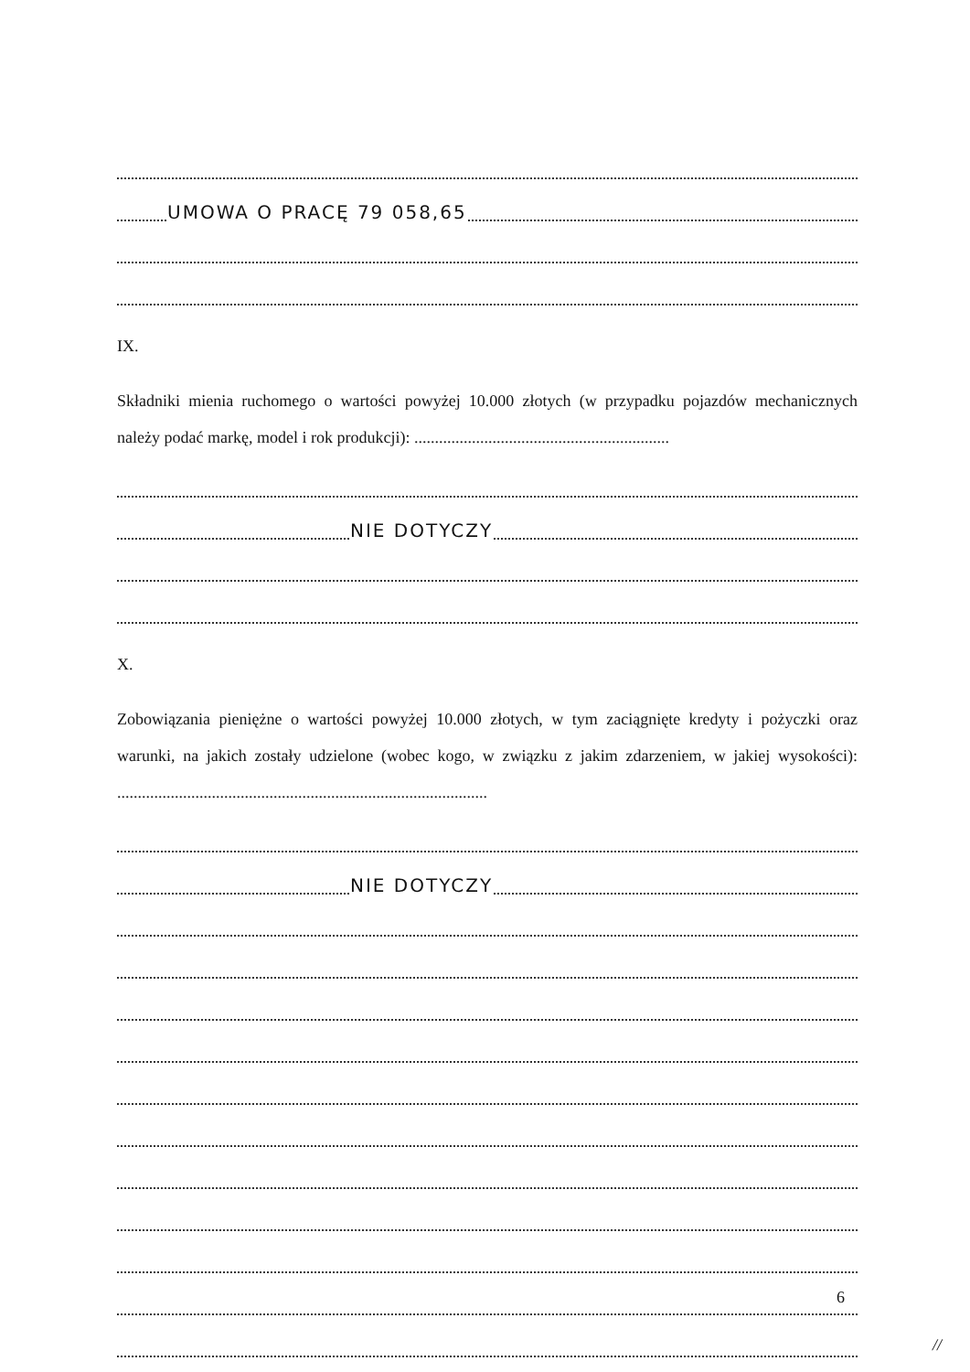UMOWA O PRACĘ 79 058,65
IX.
Składniki mienia ruchomego o wartości powyżej 10.000 złotych (w przypadku pojazdów mechanicznych należy podać markę, model i rok produkcji): ..............................................................
NIE DOTYCZY
X.
Zobowiązania pieniężne o wartości powyżej 10.000 złotych, w tym zaciągnięte kredyty i pożyczki oraz warunki, na jakich zostały udzielone (wobec kogo, w związku z jakim zdarzeniem, w jakiej wysokości): ..........................................................................................
NIE DOTYCZY
6
//